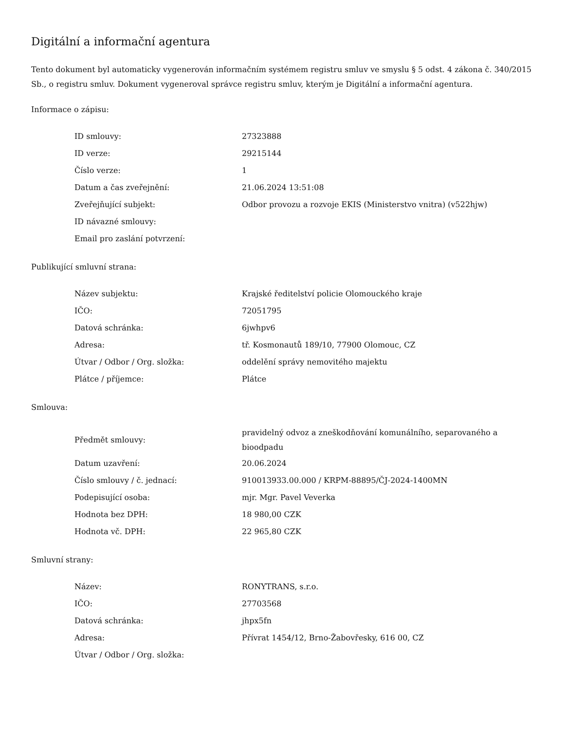Digitální a informační agentura
Tento dokument byl automaticky vygenerován informačním systémem registru smluv ve smyslu § 5 odst. 4 zákona č. 340/2015 Sb., o registru smluv. Dokument vygeneroval správce registru smluv, kterým je Digitální a informační agentura.
Informace o zápisu:
| ID smlouvy: | 27323888 |
| ID verze: | 29215144 |
| Číslo verze: | 1 |
| Datum a čas zveřejnění: | 21.06.2024 13:51:08 |
| Zveřejňující subjekt: | Odbor provozu a rozvoje EKIS (Ministerstvo vnitra) (v522hjw) |
| ID návazné smlouvy: | |
| Email pro zaslání potvrzení: | |
Publikující smluvní strana:
| Název subjektu: | Krajské ředitelství policie Olomouckého kraje |
| IČO: | 72051795 |
| Datová schránka: | 6jwhpv6 |
| Adresa: | tř. Kosmonautů 189/10, 77900 Olomouc, CZ |
| Útvar / Odbor / Org. složka: | oddelění správy nemovitého majektu |
| Plátce / příjemce: | Plátce |
Smlouva:
| Předmět smlouvy: | pravidelný odvoz a zneškodňování komunálního, separovaného a bioodpadu |
| Datum uzavření: | 20.06.2024 |
| Číslo smlouvy / č. jednací: | 910013933.00.000 / KRPM-88895/ČJ-2024-1400MN |
| Podepisující osoba: | mjr. Mgr. Pavel Veverka |
| Hodnota bez DPH: | 18 980,00 CZK |
| Hodnota vč. DPH: | 22 965,80 CZK |
Smluvní strany:
| Název: | RONYTRANS, s.r.o. |
| IČO: | 27703568 |
| Datová schránka: | jhpx5fn |
| Adresa: | Přívrat 1454/12, Brno-Žabovřesky, 616 00, CZ |
| Útvar / Odbor / Org. složka: | |